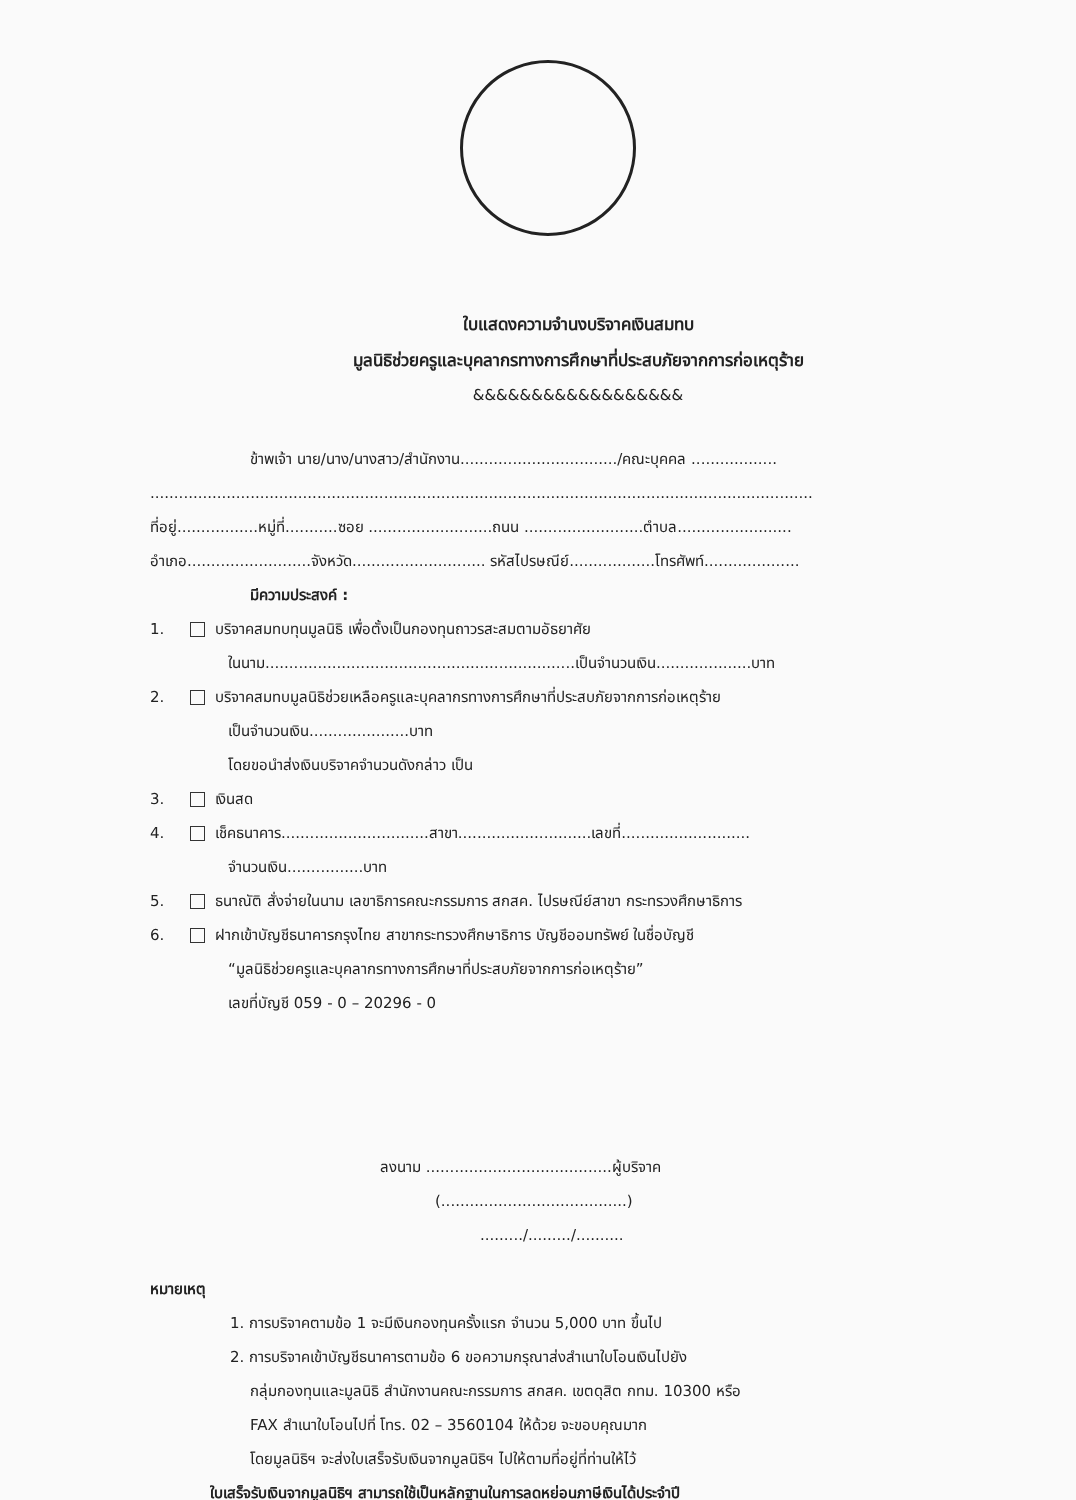ใบแสดงความจำนงบริจาคเงินสมทบ
มูลนิธิช่วยครูและบุคลากรทางการศึกษาที่ประสบภัยจากการก่อเหตุร้าย
&&&&&&&&&&&&&&&&&&
ข้าพเจ้า นาย/นาง/นางสาว/สำนักงาน................................./คณะบุคคล ..................
...........................................................................................................................................
ที่อยู่.................หมู่ที่...........ซอย ..........................ถนน .........................ตำบล........................
อำเภอ..........................จังหวัด............................ รหัสไปรษณีย์..................โทรศัพท์....................
มีความประสงค์ :
1. บริจาคสมทบทุนมูลนิธิ เพื่อตั้งเป็นกองทุนถาวรสะสมตามอัธยาศัย
ในนาม.................................................................เป็นจำนวนเงิน....................บาท
2. บริจาคสมทบมูลนิธิช่วยเหลือครูและบุคลากรทางการศึกษาที่ประสบภัยจากการก่อเหตุร้าย
เป็นจำนวนเงิน.....................บาท
โดยขอนำส่งเงินบริจาคจำนวนดังกล่าว เป็น
3. เงินสด
4. เช็คธนาคาร...............................สาขา............................เลขที่...........................
จำนวนเงิน................บาท
5. ธนาณัติ สั่งจ่ายในนาม เลขาธิการคณะกรรมการ สกสค. ไปรษณีย์สาขา กระทรวงศึกษาธิการ
6. ฝากเข้าบัญชีธนาคารกรุงไทย สาขากระทรวงศึกษาธิการ บัญชีออมทรัพย์ ในชื่อบัญชี
“มูลนิธิช่วยครูและบุคลากรทางการศึกษาที่ประสบภัยจากการก่อเหตุร้าย”
เลขที่บัญชี 059 - 0 – 20296 - 0
ลงนาม .......................................ผู้บริจาค
(.......................................)
........./........./..........
หมายเหตุ
1. การบริจาคตามข้อ 1 จะมีเงินกองทุนครั้งแรก จำนวน 5,000 บาท ขึ้นไป
2. การบริจาคเข้าบัญชีธนาคารตามข้อ 6 ขอความกรุณาส่งสำเนาใบโอนเงินไปยัง
กลุ่มกองทุนและมูลนิธิ สำนักงานคณะกรรมการ สกสค. เขตดุสิต กทม. 10300 หรือ
FAX สำเนาใบโอนไปที่ โทร. 02 – 3560104 ให้ด้วย จะขอบคุณมาก
โดยมูลนิธิฯ จะส่งใบเสร็จรับเงินจากมูลนิธิฯ ไปให้ตามที่อยู่ที่ท่านให้ไว้
ใบเสร็จรับเงินจากมูลนิธิฯ สามารถใช้เป็นหลักฐานในการลดหย่อนภาษีเงินได้ประจำปี